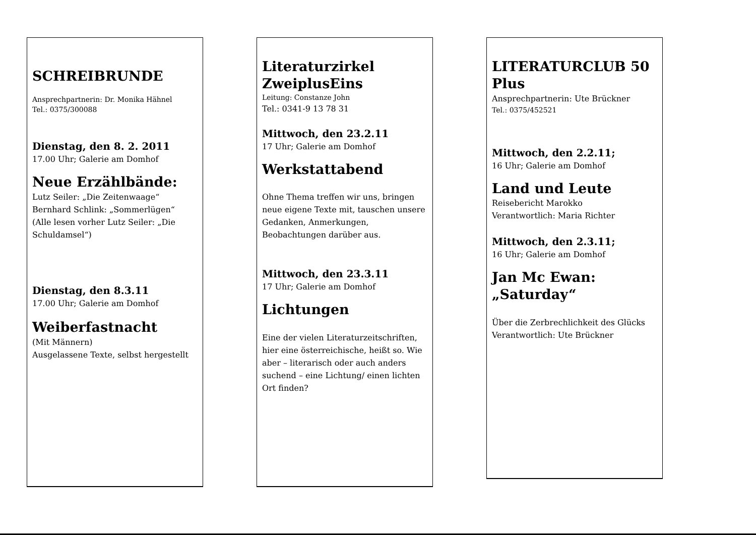SCHREIBRUNDE
Ansprechpartnerin: Dr. Monika Hähnel
Tel.: 0375/300088
Dienstag, den 8. 2. 2011
17.00 Uhr; Galerie am Domhof
Neue Erzählbände:
Lutz Seiler: „Die Zeitenwaage“
Bernhard Schlink: „Sommerlügen“
(Alle lesen vorher Lutz Seiler: „Die Schuldamsel“)
Dienstag, den 8.3.11
17.00 Uhr; Galerie am Domhof
Weiberfastnacht
(Mit Männern)
Ausgelassene Texte, selbst hergestellt
Literaturzirkel ZweiplusEins
Leitung: Constanze John
Tel.: 0341-9 13 78 31
Mittwoch, den 23.2.11
17 Uhr; Galerie am Domhof
Werkstattabend
Ohne Thema treffen wir uns, bringen neue eigene Texte mit, tauschen unsere Gedanken, Anmerkungen, Beobachtungen darüber aus.
Mittwoch, den 23.3.11
17 Uhr; Galerie am Domhof
Lichtungen
Eine der vielen Literaturzeitschriften, hier eine österreichische, heißt so. Wie aber – literarisch oder auch anders suchend – eine Lichtung/ einen lichten Ort finden?
LITERATURCLUB 50 Plus
Ansprechpartnerin: Ute Brückner
Tel.: 0375/452521
Mittwoch, den 2.2.11;
16 Uhr; Galerie am Domhof
Land und Leute
Reisebericht Marokko
Verantwortlich: Maria Richter
Mittwoch, den 2.3.11;
16 Uhr; Galerie am Domhof
Jan Mc Ewan:
„Saturday“
Über die Zerbrechlichkeit des Glücks
Verantwortlich: Ute Brückner